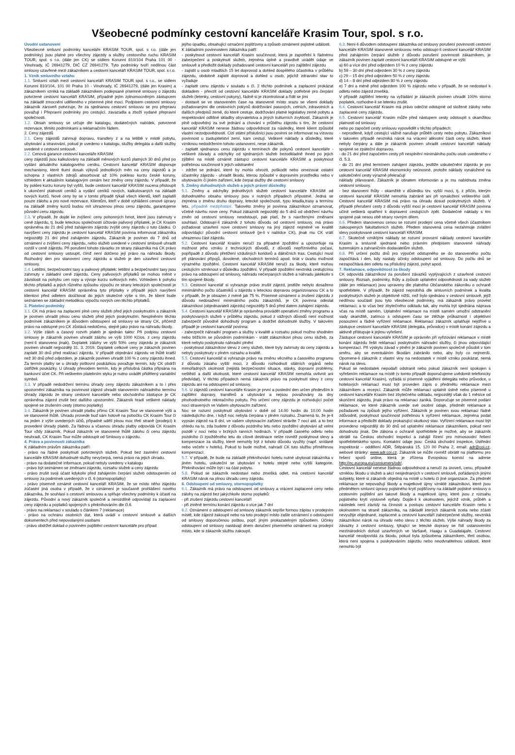Všeobecné podmínky cestovní kanceláře Krasim Tour, spol. s r.o.
Úvodní ustanovení
Všeobecné smluvní podmínky kanceláře KRASIM TOUR, spol. s r.o. (dále jen podmínky) jsou platné pro všechny zájezdy a služby cestovního ruchu KRASIM TOUR, spol. s r.o. (dále jen CK) se sídlem Korunní 810/104 Praha 101 00 - Vinohrady, IČ 26941279, DIČ CZ 26941279. Tyto podmínky tvoří nedílnou část smlouvy uzavřené mezi zákazníkem a cestovní kanceláří KRASIM TOUR, spol. s r.o.
1. Vznik smluvního vztahu
1.1. Smluvní vztah mezi cestovní kanceláří KRASIM TOUR spol. s r.o., se sídlem Korunní 810/104, 101 00 Praha 10 - Vinohrady, IČ 26941279, (dále jen Krasim) a zákazníkem vzniká na základě zákazníkem podepsané písemné smlouvy o zájezdu potvrzené cestovní kanceláří KRASIM, případně jejím zplnomocněným zástupcem na základě zmocnění uděleného v písemné plné moci. Podpisem cestovní smlouvy zákazník zároveň potvrzuje, že za sjednanou cestovní smlouvu se pro přepravu považují i Přepravní podmínky pro cestující, zavazadla a zboží vydané přepravní společnosti.
1.2. Obsah smlouvy se určuje dle katalogu, dodatečných nabídek, potvrzené rezervace, těmito podmínkami a reklamačním řádem.
2. Ceny zájezdů
2.1. Ceny zájezdů zahrnují dopravu, transfery z a na letiště v místě pobytu, ubytování a stravování, pokud je uvedeno v katalogu, služby delegáta a další služby uvedené v cestovní smlouvě.
2.2. Cenová garance cestovní kanceláře KRASIM:
ceny zájezdů jsou kalkulovány na základě měnových kurzů platných 30 dnů před po vydání aktuálního katalogového ceníku. Cestovní kancelář KRASIM disponuje mechanismy, které tlumí dosah výkyvů jednotlivých měn na ceny zájezdů a je schopna z vlastních zdrojů absorbovat až 10% poklesu kurzu české koruny, vzhledem k aktuálním katalogovým cenám bez změny ceny zájezdu. V případě, že by pokles kurzu koruny byl vyšší, bude cestovní kancelář KRASIM nucena přistoupit k ukončení platnosti ceníků a vydání ceníků nových, kalkulovaných na základě nových kurzů. Nové ceny by se v tomto případě týkali všech klientů, kteří zaplatili pouze zálohu a pro nové rezervace. Klientům, kteří v době vyhlášení cenové úpravy na základě změny kurzů budou mít uhrazenou plnou cenu zájezdu, garantujeme původní cenu zájezdu.
2.3. V případě, že dojde ke zvýšení: ceny pohonných hmot, které jsou zahrnuty v ceně zájezdu, tj. bude leteckou společností účtován palivový příplatek, je CK Krasim oprávněna do 21 dnů před zahájením zájezdu zvýšit ceny zájezdu o tuto částku. O navýšení ceny zájezdu je cestovní kancelář KRASIM povinna informovat zákazníka nejpozději 21 dní před zahájením zájezdu. Zákazník je povinen do 7 dnů od oznámení o zvýšení ceny zájezdu, nebo služeb uvedené v cestovní smlouvě uhradit rozdíl v ceně zájezdu. Při porušení tohoto závazku ze strany zákazníka má CK právo od cestovní smlouvy ustoupit, čímž není dotčeno její právo na náhradu škody. Rozhodný den pro stanovení ceny zájezdu a služeb je den uzavření cestovní smlouvy.
2.4. Letištní, bezpečnostní taxy a palivový příplatek: letištní a bezpečnostní taxy jsou zahrnuty v základní ceně zájezdu. Ceny palivových příplatků se mohou měnit v závislosti na pohybu cen ropy a vývoje kurzu světových měn. Vzhledem k pohybu těchto příplatků a jejich různého způsobu výpočtu ze strany leteckých společností je cestovní kancelář KRASIM oprávněna tyto příplatky v případě jejich navýšení klientovi před odletem doúčtovat do jejich skutečné výše s tím, že klient bude seznámen se základní metodikou výpočtu nových cen těchto příplatků.
3. Platební podmínky
3.1. CK má právo na zaplacení plné ceny služeb před jejich poskytnutím a zákazník je povinen uhradit plnou cenu služeb před jejich poskytnutím. Nesplněním těchto podmínek zákazníkem je důvodem odstoupení od smlouvy se strany CK, přičemž právo na odstupné pro CK zůstává nedotčeno, stejně jako právo na náhradu škody.
3.2. Výše záloh a časový rozvrh plateb je sjednán takto: Při podpisu cestovní smlouvy je zákazník povinen uhradit zálohu ve výši 1000 Kč/os. z ceny zájezdu (není-li stanoveno jinak). Doplatek zálohy ve výši 50% ceny zájezdu je zákazník povinen uhradit nejpozději 31. 3. 2019. Doplatek celkové ceny je zákazník povinen zaplatit 30 dnů před realizací zájezdu. V případě objednání zájezdu ve lhůtě kratší než 30 dnů před odjezdem, je zákazník povinen uhradit 100 % z ceny zájezdu ihned. Za termín platby se u úhrady poštovní poukázkou považuje termín, kdy CK obdrží ústřižek poukázky. U úhrady převodem termín, kdy je příslušná částka připsána na bankovní účet CK. Při veškerém platebním styku je nutno uvádět přidělený variabilní symbol.
3.3. V případě nedodržení termínu úhrady ceny zájezdu zákazníkem a to i přes upozornění zákazníka na povinnost zájezd uhradit stanovením náhradního termínu úhrady zájezdu ze strany cestovní kanceláře nebo obchodního zástupce je CK oprávněna zájezd zrušit bez dalšího upozornění. Zákazník hradí veškeré náklady spojené se zrušením cesty (storno poplatky)
3.4. Zákazník je povinen uhradit platbu přímo CK Krasim Tour ve stanovené výši a ve stanovené lhůtě. Úhradu provede buď sám hotově na pobočku CK Krasim Tour či na jeden z výše uvedených účtů, případně udělí plnou moc třetí straně (prodejci) k provedení úhrady plateb. Za řádnou a včasnou úhradu platby odpovídá CK Krasim Tour vždy zákazník. Pokud zákazník ve stanovené lhůtě zálohu či cenu zájezdu neuhradí, CK Krasim Tour může odstoupit od Smlouvy o zájezdu.
4. Práva a povinnosti zákazníka
K základním právům zákazníka patří:
- právo na řádné poskytnutí potvrzených služeb. Pokud bez zavinění cestovní kanceláře KRASIM dohodnuté služby nevyčerpá, nemá právo na jejich úhradu.
- právo na dodatečné informace, pokud nebyly uvedeny v katalogu
- právo být seznámen se změnami zájezdu, rozsahu služeb a ceny zájezdu
- právo zrušit svoji účast kdykoliv před zahájením čerpání služeb odstoupením od smlouvy za podmínek uvedených v čl. 6 (stornopoplatky)
- právo písemně oznámit cestovní kanceláři KRASIM, že se místo něho zájezdu zúčastní jiná osoba v případě, že v oznámení je současně prohlášení nového zákazníka, že souhlasí s cestovní smlouvou a splňuje všechny podmínky k účasti na zájezdu. Původní a nový zákazník společně a nerozdílně odpovídají za zaplacení ceny zájezdu a poplatků spojených s překnihováním dle čl.6.
- právo na reklamaci v souladu s článkem 7 (reklamace)
- právo na ochranu osobních dat, která uvádí v cestovní smlouvě a dalších dokumentech před nepovolanými osobami
- právo obdržet doklad o povinném pojištění cestovní kanceláře pro případ
jejího úpadku, obsahující označení pojišťovny a způsob oznámení pojistné události.
K základním povinnostem zákazníka patří:
- poskytnout cestovní kanceláři Krasim součinnost, která je zapotřebí k řádnému zabezpečení a poskytnutí služeb, zejména úplně a pravdivě uvádět údaje ve smlouvě a předložit doklady požadované cestovní kanceláří pro zajištění zájezdu
- zajistit u osob mladších 15 let doprovod a dohled dospělého účastníka v průběhu zájezdu, obdobně zajistit doprovod a dohled u osob, jejichž zdravotní stav to vyžaduje
- zaplatit cenu zájezdu v souladu s čl. 2 těchto podmínek a zaplacení prokázat dokladem - převzít od cestovní kanceláře KRASIM doklady potřebné pro čerpání služeb (letenky, cestovní pokyny), řádně si je zkontrolovat a řídit se jimi
- dostavit se ve stanoveném čase na stanovené místo srazu se všemi doklady požadovanými dle cestovních pokynů dodržování pasových, celních, zdravotních a dalších předpisů země, do které cestuje, dodržování platné legislativy země pobytu a respektování odlišné skladby obyvatelstva a jiných kulturních zvyklostí. Zákazník je plně odpovědný za své jednání a chování v průběhu zájezdu s tím, že cestovní kancelář KRASIM nenese žádnou odpovědnost za následky, které klient způsobil vlastní nezodpovědností. Cizí státní příslušníci jsou povinni se informovat na vízovou povinnost u zastupitelství zemí, kam cestují. Veškeré náklady a důsledky, které vzniknou nedodržením tohoto ustanovení, nese zákazník.
- zaplatit sjednanou cenu zájezdu v termínech dle pokynů cestovní kanceláře - veškeré závady a odchylky od sjednaných služeb bezodkladně ihned po jejich zjištění na místě oznámit zástupci cestovní kanceláře KRASIM a poskytnout potřebnou součinnost k jejich odstranění
- zdržet se jednání, které by mohlo ohrozit, poškodit nebo omezovat ostatní účastníky zájezdu - uhradit škodu, kterou způsobil v dopravním prostředku nebo v ubytovacím či jiném zařízení, kde čerpal služby dle cestovní smlouvy
5. Změny dohodnutých služeb a jejich právní důsledky
5.1. Změny a odchylky jednotlivých služeb cestovní kanceláře KRASIM od dohodnutého obsahu smlouvy jsou v nutných případech přípustné. Jedná se zejména o změnu druhu dopravy, letecké společnosti, typu letadla,trasy a termínu letu, případně mezipřistání. Takovéto změny je povinna zákazníkovi oznamovat, včetně návrhu nove ceny. Pokud zákazník nejpozději do 5 dnů od obdržení návrhu změn od cestovní smlouvy neodstoupí, pak platí, že s navrženými změnami souhlasí. Odstoupí-li zákazník z tohoto důvodu od cestovní smlouvy, má právo požadovat uzavření nove cestovní smlouvy na jiný zájezd nejméně ve kvalitě odpovídající původní cestovní smlouvě (je-li v nabídce CK), jinak mu CK vrátí uhrazenou část zájezdu.
5.2. Cestovní kancelář Krasim neručí za případné zpoždění a upozorňuje na možnost jeho vzniku z technických důvodů, z důvodů nepříznivého počasí, popřípadě z důvodu přetížení vzdušných koridorů a dálničních tras. Cestující musí při plánování přípojů, dovolené, obchodních termínů apod. brát v úvahu možnost výrazného zpoždění. Cestovní kancelář KRASIM neručí za škody, které mohou cestujícím vzniknout v důsledku zpoždění. V případě zpoždění nevzniká cestujícímu právo na odstoupení od smlouvy, náhradu nečerpaných služeb a náhradu jakékoliv s tím spojené škody.
5.3. Cestovní kancelář si vyhrazuje právo zrušit zájezd, jestliže nebylo dosaženo minimálního počtu účastníků u zájezdu s leteckou dopravou organizovanou CK a to v případě, že je obsazen z méně jak 75 %. Písemné oznámení o zrušení zájezdu z důvodu nedosažení minimálního počtu zákazníků, je CK povinna odeslat zákazníkovi (objednavateli zájezdu) nejpozději 5 dnů před datem zahájení zájezdu.
5.4. Cestovní kancelář KRASIM je oprávněna provádět operativní změny programu a poskytovaných služeb v průběhu zájezdu, pokud z vážných důvodů není možnost zabezpečit původně dohodnutý program a dodržet dohodnuté služby. V takovém případě je cestovní kancelář povinna:
- zabezpečit náhradní program a služby v kvalitě a rozsahu pokud možno shodném nebo blížícím se původním podmínkám - vrátit zákazníkovi plnou cenu služeb, za které nebylo poskytnuto náhradní plnění
- poskytnout zákazníkovi slevu z ceny služeb, které byly zahrnuty do ceny zájezdu a nebyly poskytnuty v plném rozsahu a kvalitě.
5.5. Cestovní kancelář si vyhrazuje právo na změnu věcného a časového programu z důvodu zásahu vyšší moci, z důvodu rozhodnutí státních orgánů nebo mimořádných okolností (nejistá bezpečnostní situace, stávky, dopravní problémy, neštěstí a další okolnosti, které cestovní kancelář KRASIM nemohla ovlivnit ani předvídat). V těchto případech nemá zákazník právo na poskytnutí slevy z ceny zájezdu ani na odstoupení od smlouvy.
5.6. U zájezdů cestovní kanceláře Krasim je první a poslední den určen především k zajištění dopravy, transferů a ubytování a nejsou považovány za dny plnohodnotného rekreačního pobytu. Pro určení ceny zájezdu je rozhodující počet nocí stravených ve Vašem ubytovacím zařízení.
Noc se rozumí poskytnutí ubytování v době od 14.00 hodin do 10.00 hodin následujícího dne, i když noc nebyla čerpána v plném rozsahu. Znamená to, že je-li vypsán zájezd na 8 dní, ve vašem ubytovacím zařízení strávíte 7 nocí atd. a to bez ohledu na to, zda budete z důvodu pozdního letu nebo zpoždění ubytování až velmi pozdě v noci nebo v brzkých ranních hodinách. V případě časného odletu nebo pozdního či zpožděného letu do cílové destinace nelze rovněž poskytnout slevy a kompenzace za služby, které nemohly být z tohoto důvodu využity (např. snídaně nebo večeře v hotelu). Pokud to bude možné, nahradí CK tuto službu přiměřenou kompenzací.
5.7. V případě, že bude na základě překnihování hotelu nutné ubytovat zákazníka v jiném hotelu, uskuteční se ubytování v hotelu stejné nebo vyšší kategorie. Překnihování může být i na část pobytu.
5.8. Pokud se zákazník nedostaví nebo zmešká odlet, má cestovní kancelář KRASIM nárok na plnou úhradu ceny zájezdu.
6. Odstoupení od smlouvy, stornopoplatky
6.1. Zákazník má právo na odstoupení od smlouvy a vrácení zaplacené ceny nebo zálohy na zájezd bez jakýchkoliv storno poplatků:
- při zrušení zájezdu cestovní kanceláří
- při změně termínu konání zájezdu o více jak 7 dní
6.2. Oznámení o odstoupení od smlouvy zákazník sepíše formou zápisu v prodejním místě, kde zájezd zakoupil nebo na toto prodejní místo zašle oznámení o odstoupení od smlouvy doporučenou poštou, popř. jiným prokazatelným způsobem. Účinky odstoupení od smlouvy nastávají dnem doručení písemného oznámení na prodejní místo, kde si zákazník službu zakoupil.
6.3. Není-li důvodem odstoupení zákazníka od smlouvy porušení povinností cestovní kanceláře KRASIM stanovené smlouvou nebo odstoupí-li cestovní kancelář KRASIM před zahájením čerpání služeb z důvodu porušení povinnosti zákazníkem, je zákazník povinen zaplatit cestovní kanceláři KRASIM odstupné ve výši:
a) 60 a více dní před odjezdem 10 % z ceny zájezdu
b) 59 – 30 dní před odjezdem 30 % z ceny zájezdu
c) 29 – 15 dní před odjezdem 50 % z ceny zájezdu
d) 14 – 8 dní před odjezdem 80 % z ceny zájezdu
e) 7 dní a méně před odjezdem 100 % zájezdu nebo v případě, že se nedostaví k odletu nebo zájezd zmešká.
V případě zajištění letenky na vyžádání je zákazník povinen uhradit 100% storno poplatek, rozhodne-li se letenku zrušit.
6.4. Cestovní kancelář Krasim má právo odečíst odstupné od složené zálohy nebo zaplacené ceny zájezdu.
6.5. Cestovní kancelář Krasim může před nástupem cesty odstoupit s okamžitou platností od smlouvy
nebo po započetí cesty smlouvu vypovědět v těchto případech:
- neprodleně, když cestující vážně narušuje průběh cesty nebo pobytu. Zákazníkovi v takovém případě nevzniká nárok na vrácení alikvotní části ceny služeb, které nebyly čerpány a dále je zákazník povinen uhradit cestovní kanceláři náklady spojené se zpáteční dopravou.
- do 21 dní před započetím cesty při nesplnění minimálního počtu osob uvedeného v čl. 5.3.
- do 21 dní před termínem zahájení zájezdu, jestliže uskutečnění zájezdu je pro cestovní kancelář KRASIM ekonomicky neúnosné, protože náklady vynaložené na uskutečnění cesty výrazně překračují
náklady plánované. Zákazník je obratem informován a je mu nabídnuta změna cestovní smlouvy.
- bez stanovení lhůty - okamžitě v důsledku tzv. vyšší moci, tj. z příčin, kterým cestovní kancelář KRASIM nemohla zabránit ani při vynaložení veškerého úsilí. Cestovní kancelář KRASIM má právo na úhradu dosud poskytnutých služeb. V případě přerušení cesty z důvodu vyšší moci je cestovní kancelář KRASIM povinna učinit veškerá opatření k dopravení cestujících zpět. Dodatečné náklady s tím spojené pak nesou obě strany rovným dílem.
6.6. Předem stanovenou cenou se rozumí prodejní cena včetně všech účastníkem zakoupených fakultativních služeb. Předem stanovená cena nezahrnuje zvláštní slevy poskytované cestovní kanceláří KRASIM.
6.7. Skutečně vzniklými náklady se rozumí provozní náklady cestovní kanceláře Krasim a smluvně sjednané nebo právním předpisem stanovené náhrady tuzemským a zahraničním dodavatelům služeb.
6.8. Při určení počtu dnů pro výpočet odstupného se do stanoveného počtu započítává i den, kdy nastaly účinky odstoupení od smlouvy. Do počtu dnů se nezapočítává den odletu na příslušný zájezd, pobyt apod.
7. Reklamace, odpovědnost za škody
CK odpovídá zákazníkovi za porušení závazků vyplývajících z uzavřené cestovní smlouvy. Rozsah, podmínky, lhůty a způsob uplatnění odpovědnosti za vady služeb (dále jen reklamace) jsou upraveny dle platného Občanského zákoníku o ochraně spotřebitele. V případě, že zájezd neprobíhá dle smluvních podmínek a kvalita poskytnutých služeb je objektivně nižší, než bylo sjednáno v cestovní smlouvě, jejíž nedílnou součástí jsou tyto všeobecné podmínky, má zákazník právo provést reklamaci, a to včas bez zbytečného odkladu tak, aby mohla být sjednána náprava včas na místě samém. Uplatnění reklamace na místě samém umožní odstranění vady okamžitě, zatímco s odstupem času se ztěžuje průkaznost i objektivní posouzení a řádné vyřízení reklamace. Reklamaci zákazník uplatňuje nejdříve u zástupce cestovní kanceláře KRASIM (delegáta, průvodce) v místě konání zájezdu a aktivně přistupuje k jejímu vyřešení.
Zástupce cestovní kanceláře KRASIM je oprávněn při vyřizování reklamace v místě konání zájezdu řešit reklamaci poskytnutím náhradní služby, či jinou odpovídající kompenzací. Při výskytu závad v plnění je zákazník povinen společně působit v tom směru, aby se eventuálním škodám zabránilo nebo, aby byly co nejmenší. Opomene-li zákazník z vlastní viny na nedostatek v místě vzniku poukázat, nemá nárok na slevu.
Pokud se nedostatek nepodaří odstranit nebo pokud zákazník není spokojen s vyřešením reklamace na místě (v tomto případě doporučujeme uvědomit telefonicky cestovní kancelář Krasim), vyžádá si písemné vyjádření delegáta nebo průvodce, u hotelových reklamací musí být proveden zápis o předmětu reklamace mezi zákazníkem a recepcí. Zákazník může reklamaci uplatnit ústně nebo písemně u cestovní kanceláře Krasim bez zbytečného odkladu, nejpozději však do 1 měsíce od skončení zájezdu, jinak právo na reklamaci zaniká. Doporučuje se písemné podání reklamace, ve které zákazník uvede své osobní údaje, předmět reklamace a požadavek na způsob jejího vyřízení. Zákazník je povinen svou reklamaci řádně zdůvodnit, poskytnout součinnost potřebnou k vyřízení reklamace, zejména podat informace a předložit doklady prokazující skutkový stav. Vyřízení reklamace musí být provedeno nejpozději do 30 dnů od uplatnění reklamace zákazníkem, pokud není dohodnuto jinak. Dle zákona o ochraně spotřebitele je možné, aby se zákazník obrátil na Českou obchodní inspekci a zahájil řízení pro mimosoudní řešení spotřebitelského sporu. Kontaktní údaje jsou: Česká obchodní inspekce, Ústřední inspektorát – oddělení ADR, Štěpánská 15, 120 00 Praha 2, email: adr@coi.cz, webové stránky: www.adr.coi.cz. Zákazník se může rovněž obrátit na platformu pro řešení sporů online, která je zřízena Evropskou komisí na adrese http://ec.europa.eu/consumers/odr/.
Cestovní kancelář nenese žádnou odpovědnost a neručí za úroveň, cenu, případně vzniklou škodu u služeb a akcí nesjednaných v cestovní smlouvě, pořádaných jinými subjekty, které si zákazník objedná na místě u hotelu či jiné organizace. Za předmět reklamace se nepovažují škody a majetkové újmy vzniklé zákazníkovi, které jsou předmětem smluvní úpravy pojistného krytí pojišťovny na základě pojistné smlouvy o cestovním pojištění ani takové škody a majetkové újmy, které jsou z rozsahu pojistného krytí výslovně vyňaty. Dojde-li k okolnostem, jejichž vznik, průběh a následek není závislý na činnosti a postupu cestovní kanceláře Krasim nebo k okolnostem na straně zákazníka, na základě kterých zákazník zcela nebo zčásti nevyužije objednané, zaplacené a cestovní kanceláří zabezpečené služby, nevzniká zákazníkovi nárok na úhradu nebo slevu z těchto služeb. Výše náhrady škody za závazky z cestovní smlouvy, týkající se letecké dopravy se řídí ustanoveními mezinárodních dohod uzavřených ve Varšavě, Haagu a Guadalajaře. Cestovní kancelář neodpovídá za škodu, pokud byla způsobena zákazníkem, třetí osobou, která není spojena s poskytováním zájezdu nebo neodvratitelnou událostí, které nemohlo být